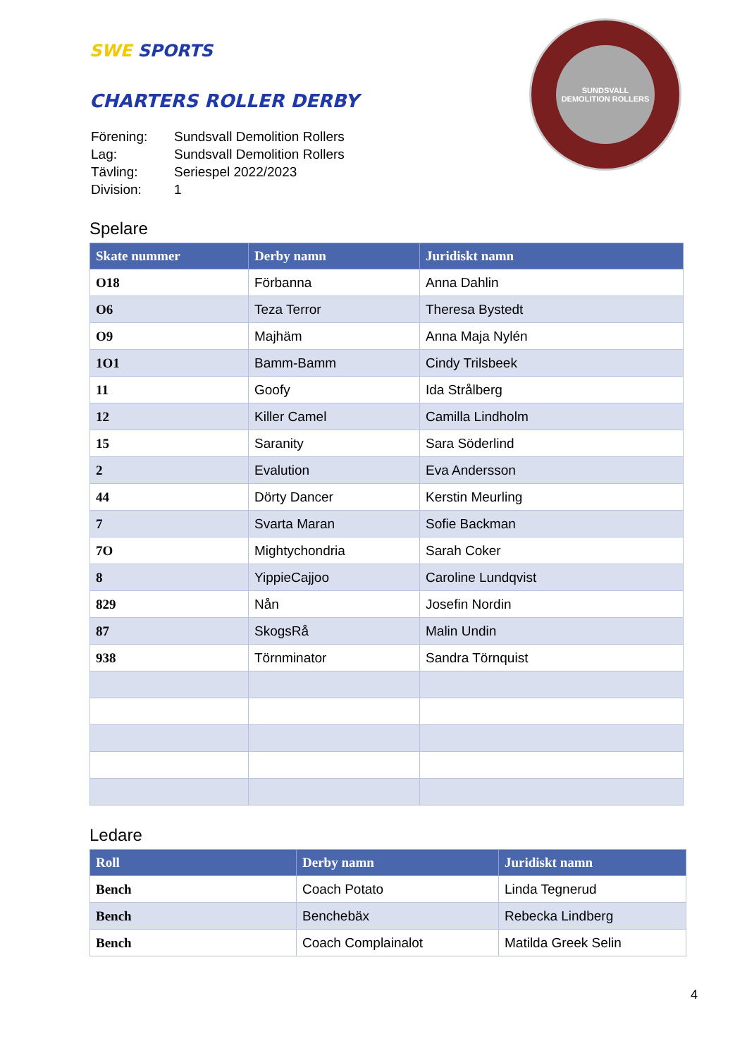SWE SPORTS
CHARTERS ROLLER DERBY
| Förening: | Sundsvall Demolition Rollers |
| Lag: | Sundsvall Demolition Rollers |
| Tävling: | Seriespel 2022/2023 |
| Division: | 1 |
SUNDSVALL
DEMOLITION ROLLERS
Spelare
| Skate nummer | Derby namn | Juridiskt namn |
| --- | --- | --- |
| O18 | Förbanna | Anna Dahlin |
| O6 | Teza Terror | Theresa Bystedt |
| O9 | Majhäm | Anna Maja Nylén |
| 1O1 | Bamm-Bamm | Cindy Trilsbeek |
| 11 | Goofy | Ida Strålberg |
| 12 | Killer Camel | Camilla Lindholm |
| 15 | Saranity | Sara Söderlind |
| 2 | Evalution | Eva Andersson |
| 44 | Dörty Dancer | Kerstin Meurling |
| 7 | Svarta Maran | Sofie Backman |
| 7O | Mightychondria | Sarah Coker |
| 8 | YippieCajjoo | Caroline Lundqvist |
| 829 | Nån | Josefin Nordin |
| 87 | SkogsRå | Malin Undin |
| 938 | Törnminator | Sandra Törnquist |
Ledare
| Roll | Derby namn | Juridiskt namn |
| --- | --- | --- |
| Bench | Coach Potato | Linda Tegnerud |
| Bench | Benchebäx | Rebecka Lindberg |
| Bench | Coach Complainalot | Matilda Greek Selin |
4